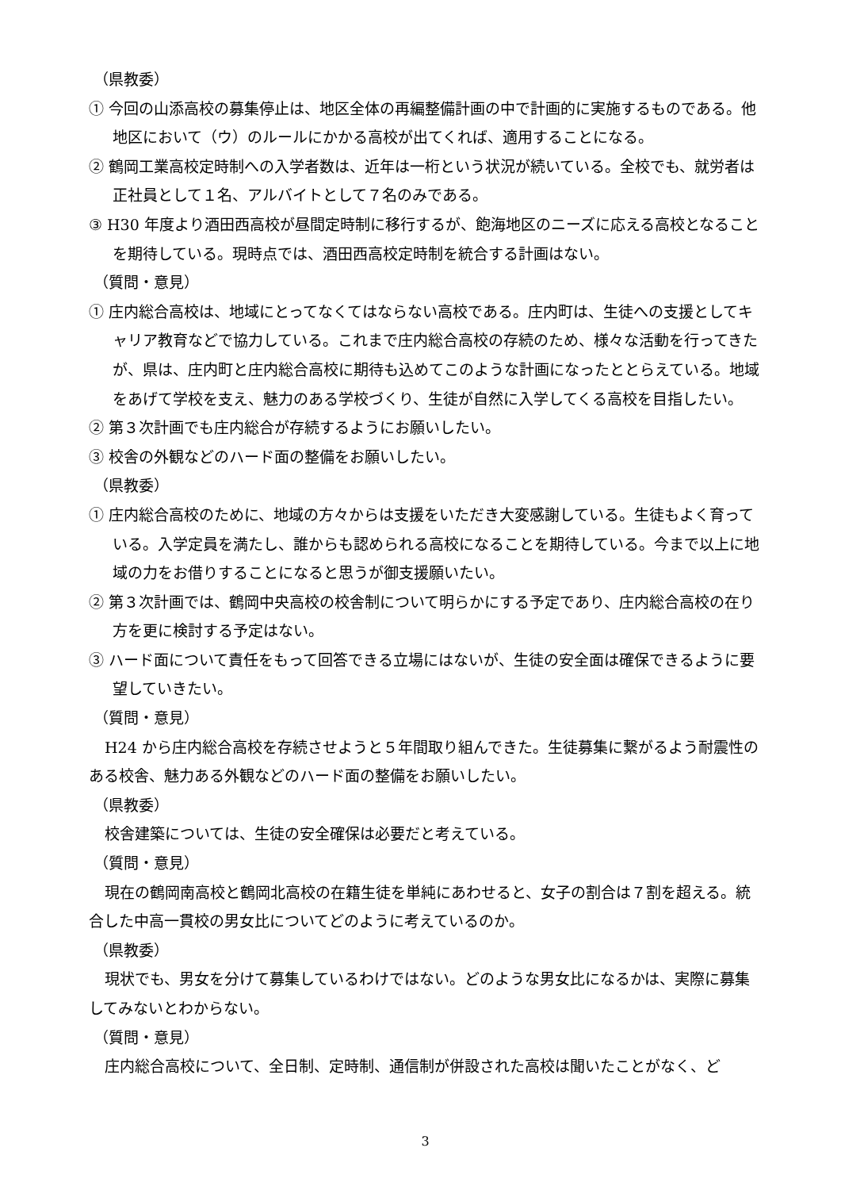（県教委）
① 今回の山添高校の募集停止は、地区全体の再編整備計画の中で計画的に実施するものである。他地区において（ウ）のルールにかかる高校が出てくれば、適用することになる。
② 鶴岡工業高校定時制への入学者数は、近年は一桁という状況が続いている。全校でも、就労者は正社員として１名、アルバイトとして７名のみである。
③ H30 年度より酒田西高校が昼間定時制に移行するが、飽海地区のニーズに応える高校となることを期待している。現時点では、酒田西高校定時制を統合する計画はない。
（質問・意見）
① 庄内総合高校は、地域にとってなくてはならない高校である。庄内町は、生徒への支援としてキャリア教育などで協力している。これまで庄内総合高校の存続のため、様々な活動を行ってきたが、県は、庄内町と庄内総合高校に期待も込めてこのような計画になったととらえている。地域をあげて学校を支え、魅力のある学校づくり、生徒が自然に入学してくる高校を目指したい。
② 第３次計画でも庄内総合が存続するようにお願いしたい。
③ 校舎の外観などのハード面の整備をお願いしたい。
（県教委）
① 庄内総合高校のために、地域の方々からは支援をいただき大変感謝している。生徒もよく育っている。入学定員を満たし、誰からも認められる高校になることを期待している。今まで以上に地域の力をお借りすることになると思うが御支援願いたい。
② 第３次計画では、鶴岡中央高校の校舎制について明らかにする予定であり、庄内総合高校の在り方を更に検討する予定はない。
③ ハード面について責任をもって回答できる立場にはないが、生徒の安全面は確保できるように要望していきたい。
（質問・意見）
H24 から庄内総合高校を存続させようと５年間取り組んできた。生徒募集に繋がるよう耐震性のある校舎、魅力ある外観などのハード面の整備をお願いしたい。
（県教委）
校舎建築については、生徒の安全確保は必要だと考えている。
（質問・意見）
現在の鶴岡南高校と鶴岡北高校の在籍生徒を単純にあわせると、女子の割合は７割を超える。統合した中高一貫校の男女比についてどのように考えているのか。
（県教委）
現状でも、男女を分けて募集しているわけではない。どのような男女比になるかは、実際に募集してみないとわからない。
（質問・意見）
庄内総合高校について、全日制、定時制、通信制が併設された高校は聞いたことがなく、ど
3